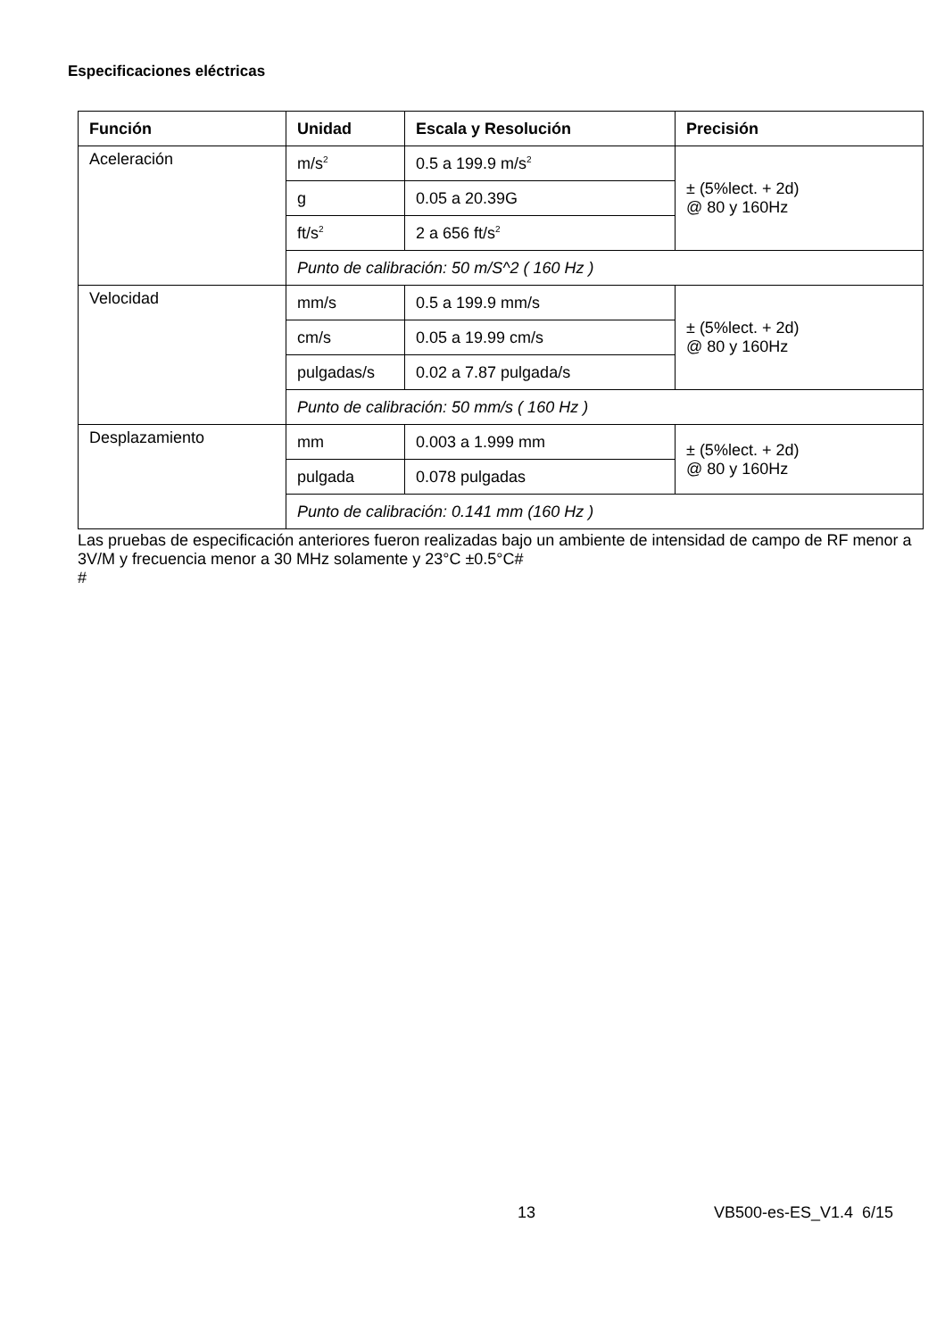Especificaciones eléctricas
| Función | Unidad | Escala y Resolución | Precisión |
| --- | --- | --- | --- |
| Aceleración | m/s<sup>2</sup> | 0.5 a 199.9 m/s<sup>2</sup> | ± (5%lect. + 2d) @ 80 y 160Hz |
| | g | 0.05 a 20.39G | |
| | ft/s<sup>2</sup> | 2 a 656 ft/s<sup>2</sup> | |
| | Punto de calibración: 50 m/S^2 ( 160 Hz ) | | |
| Velocidad | mm/s | 0.5 a 199.9 mm/s | ± (5%lect. + 2d) @ 80 y 160Hz |
| | cm/s | 0.05 a 19.99 cm/s | |
| | pulgadas/s | 0.02 a 7.87 pulgada/s | |
| | Punto de calibración: 50 mm/s ( 160 Hz ) | | |
| Desplazamiento | mm | 0.003 a 1.999 mm | ± (5%lect. + 2d) @ 80 y 160Hz |
| | pulgada | 0.078 pulgadas | |
| | Punto de calibración: 0.141 mm (160 Hz ) | | |
Las pruebas de especificación anteriores fueron realizadas bajo un ambiente de intensidad de campo de RF menor a 3V/M y frecuencia menor a 30 MHz solamente y 23°C ±0.5°C#
#
13 VB500-es-ES_V1.4 6/15